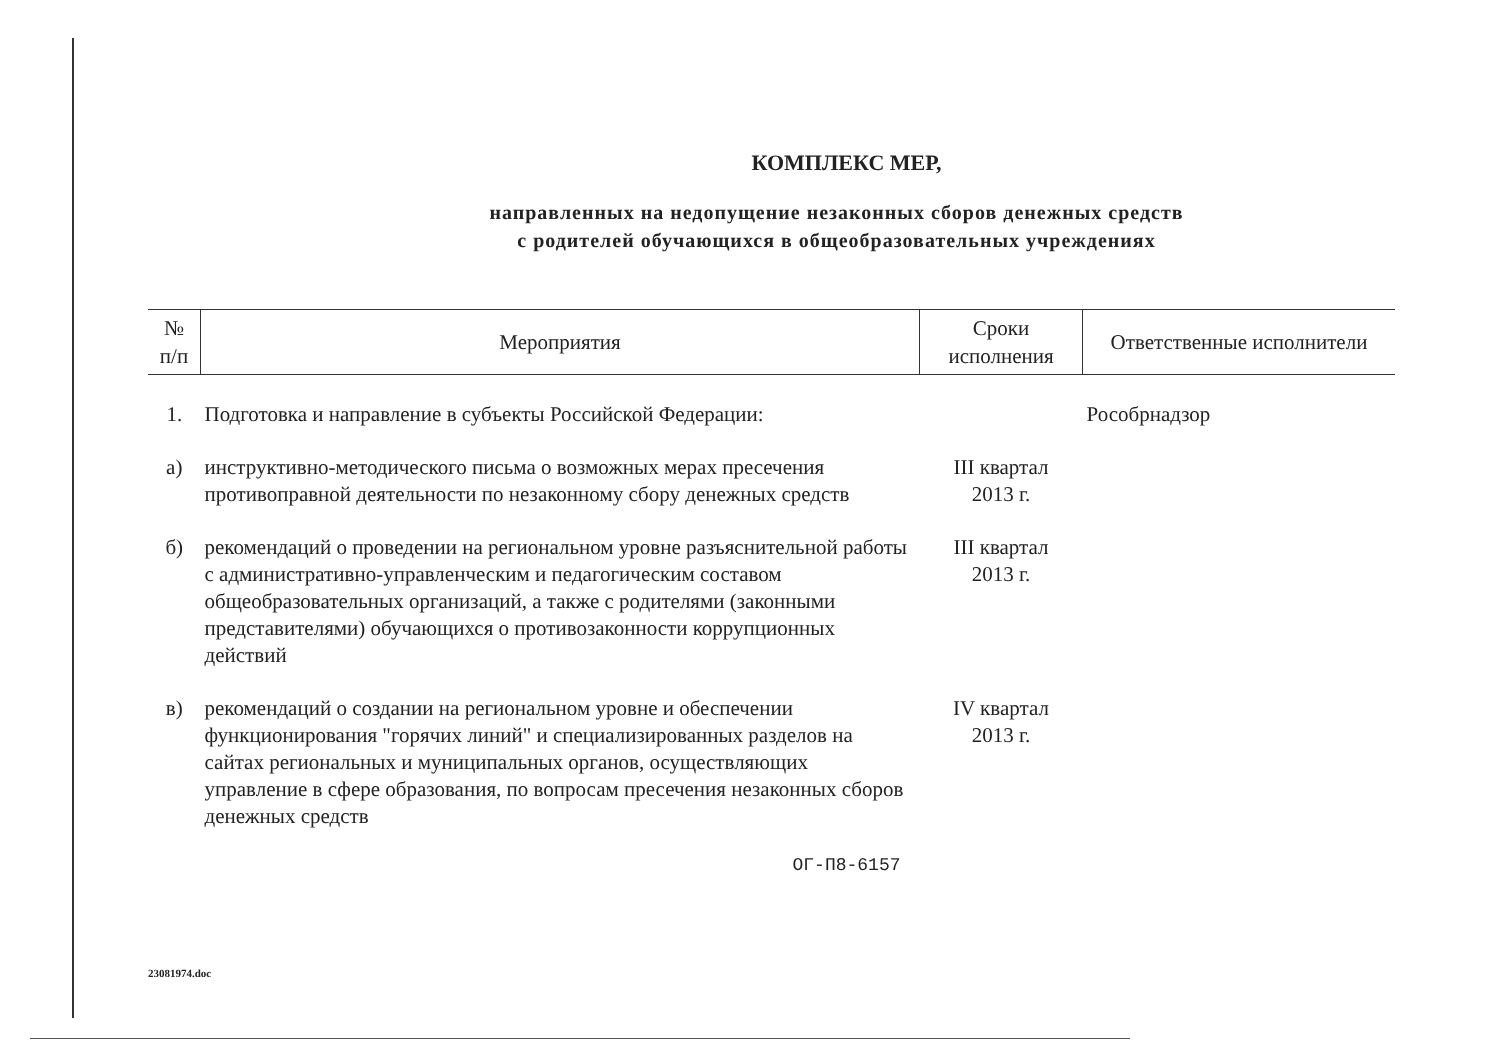КОМПЛЕКС МЕР,
направленных на недопущение незаконных сборов денежных средств
с родителей обучающихся в общеобразовательных учреждениях
| № п/п | Мероприятия | Сроки исполнения | Ответственные исполнители |
| --- | --- | --- | --- |
| 1. | Подготовка и направление в субъекты Российской Федерации: | | Рособрнадзор |
| а) | инструктивно-методического письма о возможных мерах пресечения противоправной деятельности по незаконному сбору денежных средств | III квартал 2013 г. | |
| б) | рекомендаций о проведении на региональном уровне разъяснительной работы с административно-управленческим и педагогическим составом общеобразовательных организаций, а также с родителями (законными представителями) обучающихся о противозаконности коррупционных действий | III квартал 2013 г. | |
| в) | рекомендаций о создании на региональном уровне и обеспечении функционирования "горячих линий" и специализированных разделов на сайтах региональных и муниципальных органов, осуществляющих управление в сфере образования, по вопросам пресечения незаконных сборов денежных средств | IV квартал 2013 г. | |
ОГ-П8-6157
23081974.doc